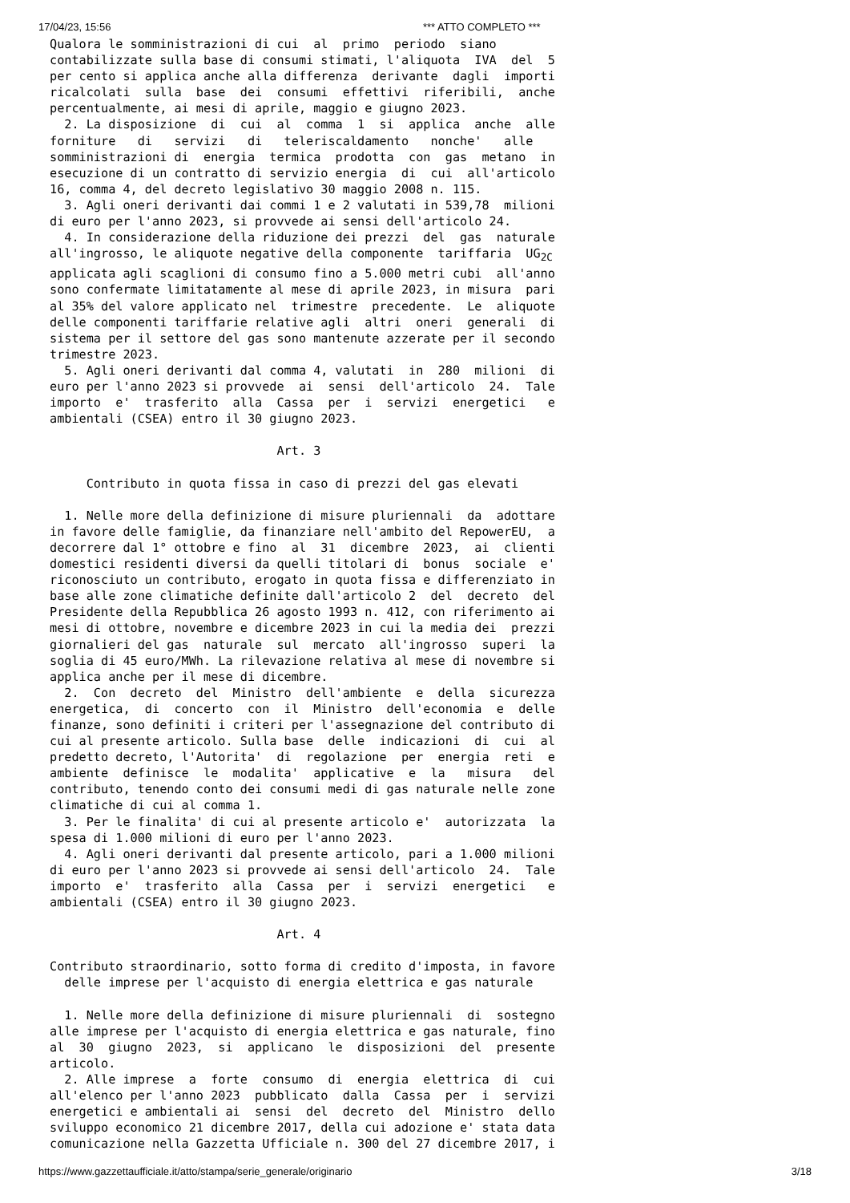17/04/23, 15:56 *** ATTO COMPLETO ***
Qualora le somministrazioni di cui  al  primo  periodo  siano
contabilizzate sulla base di consumi stimati, l'aliquota  IVA  del  5
per cento si applica anche alla differenza  derivante  dagli  importi
ricalcolati  sulla  base  dei  consumi  effettivi  riferibili,  anche
percentualmente, ai mesi di aprile, maggio e giugno 2023.
  2. La disposizione  di  cui  al  comma  1  si  applica  anche  alle
forniture   di   servizi   di   teleriscaldamento   nonche'   alle
somministrazioni di  energia  termica  prodotta  con  gas  metano  in
esecuzione di un contratto di servizio energia  di  cui  all'articolo
16, comma 4, del decreto legislativo 30 maggio 2008 n. 115.
  3. Agli oneri derivanti dai commi 1 e 2 valutati in 539,78  milioni
di euro per l'anno 2023, si provvede ai sensi dell'articolo 24.
  4. In considerazione della riduzione dei prezzi  del  gas  naturale
all'ingrosso, le aliquote negative della componente  tariffaria  UG2C
applicata agli scaglioni di consumo fino a 5.000 metri cubi  all'anno
sono confermate limitatamente al mese di aprile 2023, in misura  pari
al 35% del valore applicato nel  trimestre  precedente.  Le  aliquote
delle componenti tariffarie relative agli  altri  oneri  generali  di
sistema per il settore del gas sono mantenute azzerate per il secondo
trimestre 2023.
  5. Agli oneri derivanti dal comma 4, valutati  in  280  milioni  di
euro per l'anno 2023 si provvede  ai  sensi  dell'articolo  24.  Tale
importo  e'  trasferito  alla  Cassa  per  i  servizi  energetici   e
ambientali (CSEA) entro il 30 giugno 2023.

                               Art. 3

     Contributo in quota fissa in caso di prezzi del gas elevati

  1. Nelle more della definizione di misure pluriennali  da  adottare
in favore delle famiglie, da finanziare nell'ambito del RepowerEU,  a
decorrere dal 1° ottobre e fino  al  31  dicembre  2023,  ai  clienti
domestici residenti diversi da quelli titolari di  bonus  sociale  e'
riconosciuto un contributo, erogato in quota fissa e differenziato in
base alle zone climatiche definite dall'articolo 2  del  decreto  del
Presidente della Repubblica 26 agosto 1993 n. 412, con riferimento ai
mesi di ottobre, novembre e dicembre 2023 in cui la media dei  prezzi
giornalieri del gas  naturale  sul  mercato  all'ingrosso  superi  la
soglia di 45 euro/MWh. La rilevazione relativa al mese di novembre si
applica anche per il mese di dicembre.
  2.  Con  decreto  del  Ministro  dell'ambiente  e  della  sicurezza
energetica,  di  concerto  con  il  Ministro  dell'economia  e  delle
finanze, sono definiti i criteri per l'assegnazione del contributo di
cui al presente articolo. Sulla base  delle  indicazioni  di  cui  al
predetto decreto, l'Autorita'  di  regolazione  per  energia  reti  e
ambiente  definisce  le  modalita'  applicative  e  la   misura   del
contributo, tenendo conto dei consumi medi di gas naturale nelle zone
climatiche di cui al comma 1.
  3. Per le finalita' di cui al presente articolo e'  autorizzata  la
spesa di 1.000 milioni di euro per l'anno 2023.
  4. Agli oneri derivanti dal presente articolo, pari a 1.000 milioni
di euro per l'anno 2023 si provvede ai sensi dell'articolo  24.  Tale
importo  e'  trasferito  alla  Cassa  per  i  servizi  energetici   e
ambientali (CSEA) entro il 30 giugno 2023.

                               Art. 4

Contributo straordinario, sotto forma di credito d'imposta, in favore
  delle imprese per l'acquisto di energia elettrica e gas naturale

  1. Nelle more della definizione di misure pluriennali  di  sostegno
alle imprese per l'acquisto di energia elettrica e gas naturale, fino
al  30  giugno  2023,  si  applicano  le  disposizioni  del  presente
articolo.
  2. Alle imprese  a  forte  consumo  di  energia  elettrica  di  cui
all'elenco per l'anno 2023  pubblicato  dalla  Cassa  per  i  servizi
energetici e ambientali ai  sensi  del  decreto  del  Ministro  dello
sviluppo economico 21 dicembre 2017, della cui adozione e' stata data
comunicazione nella Gazzetta Ufficiale n. 300 del 27 dicembre 2017, i
https://www.gazzettaufficiale.it/atto/stampa/serie_generale/originario 3/18